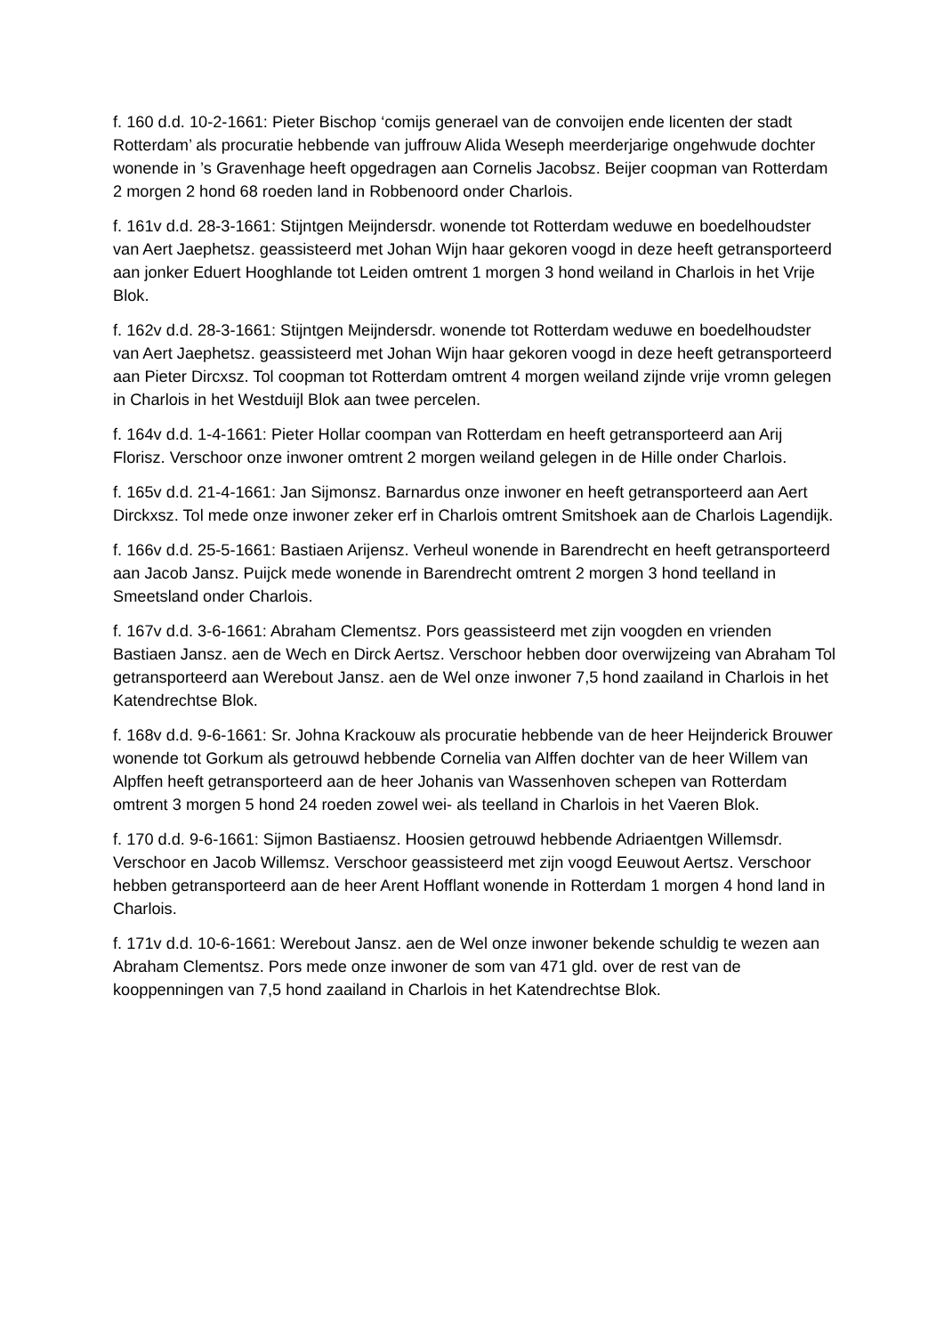f. 160 d.d. 10-2-1661: Pieter Bischop ‘comijs generael van de convoijen ende licenten der stadt Rotterdam’ als procuratie hebbende van juffrouw Alida Weseph meerderjarige ongehwude dochter wonende in ’s Gravenhage heeft opgedragen aan Cornelis Jacobsz. Beijer coopman van Rotterdam 2 morgen 2 hond 68 roeden land in Robbenoord onder Charlois.
f. 161v d.d. 28-3-1661: Stijntgen Meijndersdr. wonende tot Rotterdam weduwe en boedelhoudster van Aert Jaephetsz. geassisteerd met Johan Wijn haar gekoren voogd in deze heeft getransporteerd aan jonker Eduert Hooghlande tot Leiden omtrent 1 morgen 3 hond weiland in Charlois in het Vrije Blok.
f. 162v d.d. 28-3-1661: Stijntgen Meijndersdr. wonende tot Rotterdam weduwe en boedelhoudster van Aert Jaephetsz. geassisteerd met Johan Wijn haar gekoren voogd in deze heeft getransporteerd aan Pieter Dircxsz. Tol coopman tot Rotterdam omtrent 4 morgen weiland zijnde vrije vromn gelegen in Charlois in het Westduijl Blok aan twee percelen.
f. 164v d.d. 1-4-1661: Pieter Hollar coompan van Rotterdam en heeft getransporteerd aan Arij Florisz. Verschoor onze inwoner omtrent 2 morgen weiland gelegen in de Hille onder Charlois.
f. 165v d.d. 21-4-1661: Jan Sijmonsz. Barnardus onze inwoner en heeft getransporteerd aan Aert Dirckxsz. Tol mede onze inwoner zeker erf in Charlois omtrent Smitshoek aan de Charlois Lagendijk.
f. 166v d.d. 25-5-1661: Bastiaen Arijensz. Verheul wonende in Barendrecht en heeft getransporteerd aan Jacob Jansz. Puijck mede wonende in Barendrecht omtrent 2 morgen 3 hond teelland in Smeetsland onder Charlois.
f. 167v d.d. 3-6-1661: Abraham Clementsz. Pors geassisteerd met zijn voogden en vrienden Bastiaen Jansz. aen de Wech en Dirck Aertsz. Verschoor hebben door overwijzeing van Abraham Tol getransporteerd aan Werebout Jansz. aen de Wel onze inwoner 7,5 hond zaailand in Charlois in het Katendrechtse Blok.
f. 168v d.d. 9-6-1661: Sr. Johna Krackouw als procuratie hebbende van de heer Heijnderick Brouwer wonende tot Gorkum als getrouwd hebbende Cornelia van Alffen dochter van de heer Willem van Alpffen heeft getransporteerd aan de heer Johanis van Wassenhoven schepen van Rotterdam omtrent 3 morgen 5 hond 24 roeden zowel wei- als teelland in Charlois in het Vaeren Blok.
f. 170 d.d. 9-6-1661: Sijmon Bastiaensz. Hoosien getrouwd hebbende Adriaentgen Willemsdr. Verschoor en Jacob Willemsz. Verschoor geassisteerd met zijn voogd Eeuwout Aertsz. Verschoor hebben getransporteerd aan de heer Arent Hofflant wonende in Rotterdam 1 morgen 4 hond land in Charlois.
f. 171v d.d. 10-6-1661: Werebout Jansz. aen de Wel onze inwoner bekende schuldig te wezen aan Abraham Clementsz. Pors mede onze inwoner de som van 471 gld. over de rest van de kooppenningen van 7,5 hond zaailand in Charlois in het Katendrechtse Blok.